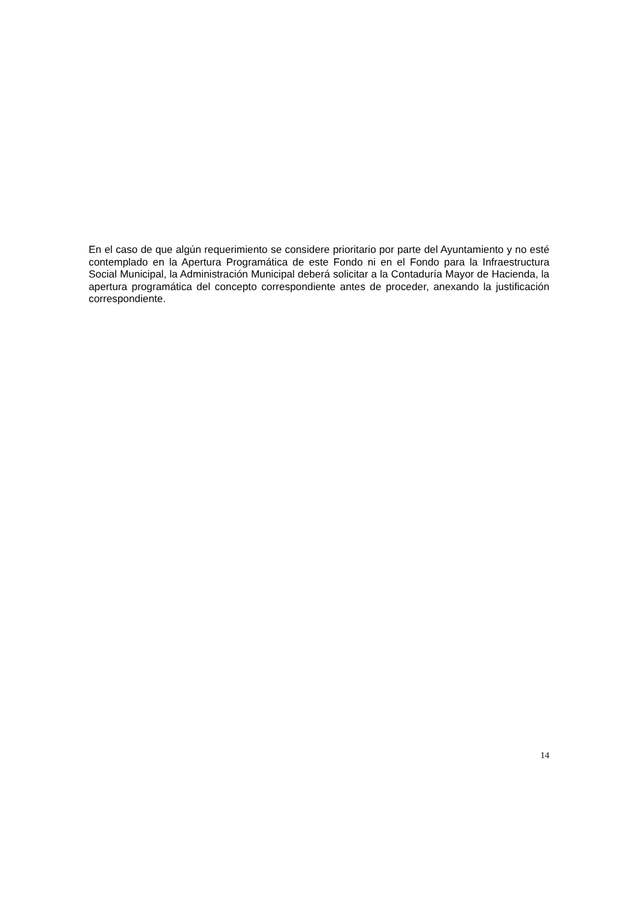En el caso de que algún requerimiento se considere prioritario por parte del Ayuntamiento y no esté contemplado en la Apertura Programática de este Fondo ni en el Fondo para la Infraestructura Social Municipal, la Administración Municipal deberá solicitar a la Contaduría Mayor de Hacienda, la apertura programática del concepto correspondiente antes de proceder, anexando la justificación correspondiente.
14